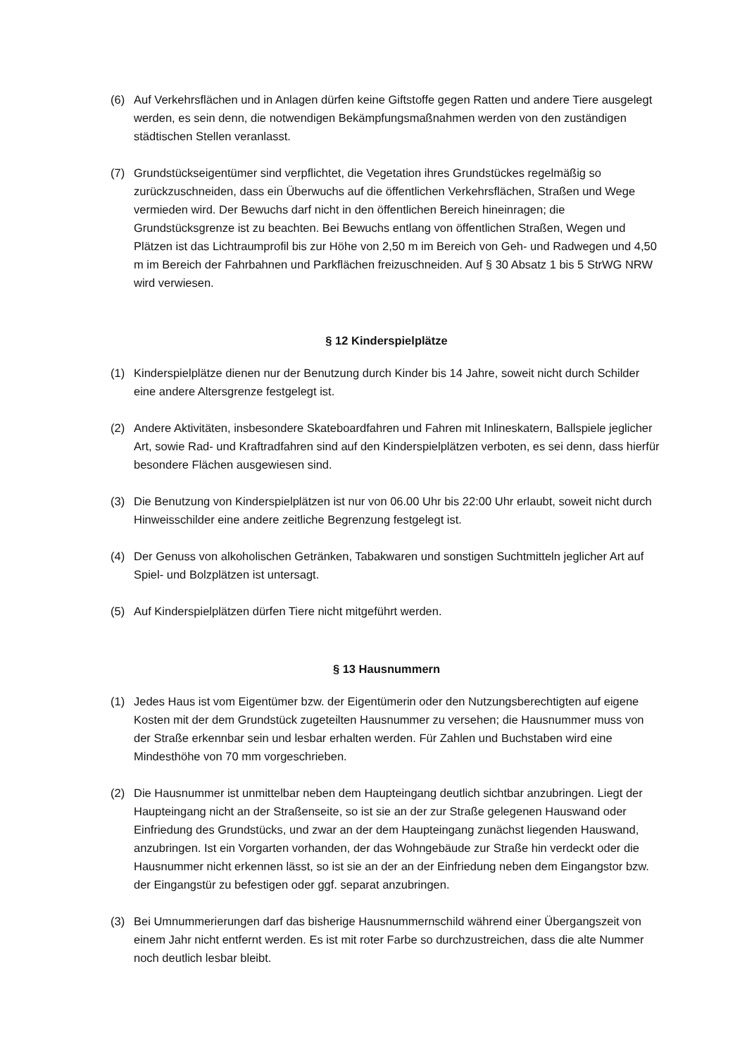(6) Auf Verkehrsflächen und in Anlagen dürfen keine Giftstoffe gegen Ratten und andere Tiere ausgelegt werden, es sein denn, die notwendigen Bekämpfungsmaßnahmen werden von den zuständigen städtischen Stellen veranlasst.
(7) Grundstückseigentümer sind verpflichtet, die Vegetation ihres Grundstückes regelmäßig so zurückzuschneiden, dass ein Überwuchs auf die öffentlichen Verkehrsflächen, Straßen und Wege vermieden wird. Der Bewuchs darf nicht in den öffentlichen Bereich hineinragen; die Grundstücksgrenze ist zu beachten. Bei Bewuchs entlang von öffentlichen Straßen, Wegen und Plätzen ist das Lichtraumprofil bis zur Höhe von 2,50 m im Bereich von Geh- und Radwegen und 4,50 m im Bereich der Fahrbahnen und Parkflächen freizuschneiden. Auf § 30 Absatz 1 bis 5 StrWG NRW wird verwiesen.
§ 12 Kinderspielplätze
(1) Kinderspielplätze dienen nur der Benutzung durch Kinder bis 14 Jahre, soweit nicht durch Schilder eine andere Altersgrenze festgelegt ist.
(2) Andere Aktivitäten, insbesondere Skateboardfahren und Fahren mit Inlineskatern, Ballspiele jeglicher Art, sowie Rad- und Kraftradfahren sind auf den Kinderspielplätzen verboten, es sei denn, dass hierfür besondere Flächen ausgewiesen sind.
(3) Die Benutzung von Kinderspielplätzen ist nur von 06.00 Uhr bis 22:00 Uhr erlaubt, soweit nicht durch Hinweisschilder eine andere zeitliche Begrenzung festgelegt ist.
(4) Der Genuss von alkoholischen Getränken, Tabakwaren und sonstigen Suchtmitteln jeglicher Art auf Spiel- und Bolzplätzen ist untersagt.
(5) Auf Kinderspielplätzen dürfen Tiere nicht mitgeführt werden.
§ 13 Hausnummern
(1) Jedes Haus ist vom Eigentümer bzw. der Eigentümerin oder den Nutzungsberechtigten auf eigene Kosten mit der dem Grundstück zugeteilten Hausnummer zu versehen; die Hausnummer muss von der Straße erkennbar sein und lesbar erhalten werden. Für Zahlen und Buchstaben wird eine Mindesthöhe von 70 mm vorgeschrieben.
(2) Die Hausnummer ist unmittelbar neben dem Haupteingang deutlich sichtbar anzubringen. Liegt der Haupteingang nicht an der Straßenseite, so ist sie an der zur Straße gelegenen Hauswand oder Einfriedung des Grundstücks, und zwar an der dem Haupteingang zunächst liegenden Hauswand, anzubringen. Ist ein Vorgarten vorhanden, der das Wohngebäude zur Straße hin verdeckt oder die Hausnummer nicht erkennen lässt, so ist sie an der an der Einfriedung neben dem Eingangstor bzw. der Eingangstür zu befestigen oder ggf. separat anzubringen.
(3) Bei Umnummerierungen darf das bisherige Hausnummernschild während einer Übergangszeit von einem Jahr nicht entfernt werden. Es ist mit roter Farbe so durchzustreichen, dass die alte Nummer noch deutlich lesbar bleibt.